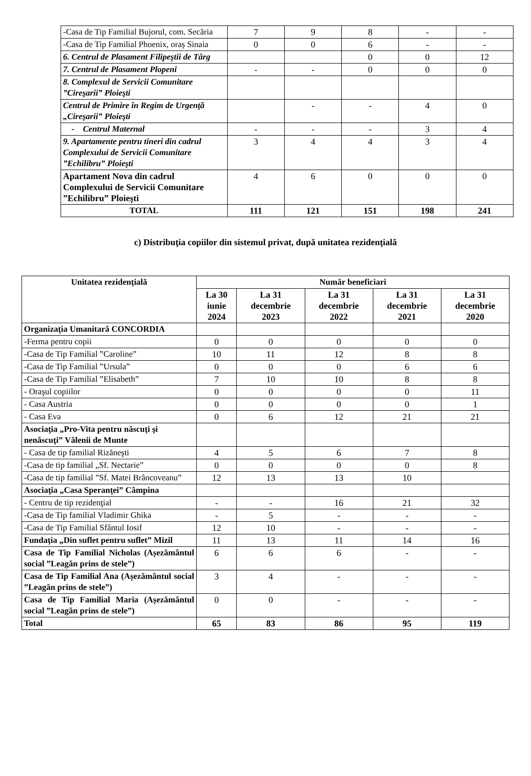| -Casa de Tip Familial Bujorul, com. Secăria | 7 | 9 | 8 | - | - |
| -Casa de Tip Familial Phoenix, oraș Sinaia | 0 | 0 | 6 | - | - |
| 6. Centrul de Plasament Filipeştii de Târg | | | 0 | 0 | 12 |
| 7. Centrul de Plasament Plopeni | - | - | 0 | 0 | 0 |
| 8. Complexul de Servicii Comunitare ”Cireşarii” Ploieşti | | | | | |
| Centrul de Primire în Regim de Urgenţă „Cireşarii” Ploieşti | | - | - | 4 | 0 |
| - Centrul Maternal | - | - | - | 3 | 4 |
| 9. Apartamente pentru tineri din cadrul Complexului de Servicii Comunitare ”Echilibru” Ploieşti | 3 | 4 | 4 | 3 | 4 |
| Apartament Nova din cadrul Complexului de Servicii Comunitare ”Echilibru” Ploieşti | 4 | 6 | 0 | 0 | 0 |
| TOTAL | 111 | 121 | 151 | 198 | 241 |
c) Distribuţia copiilor din sistemul privat, după unitatea rezidenţială
| Unitatea rezidenţială | Număr beneficiari | | | | |
| --- | --- | --- | --- | --- | --- |
| | La 30 iunie 2024 | La 31 decembrie 2023 | La 31 decembrie 2022 | La 31 decembrie 2021 | La 31 decembrie 2020 |
| Organizaţia Umanitară CONCORDIA | | | | | |
| -Ferma pentru copii | 0 | 0 | 0 | 0 | 0 |
| -Casa de Tip Familial ”Caroline” | 10 | 11 | 12 | 8 | 8 |
| -Casa de Tip Familial ”Ursula” | 0 | 0 | 0 | 6 | 6 |
| -Casa de Tip Familial ”Elisabeth” | 7 | 10 | 10 | 8 | 8 |
| - Oraşul copiilor | 0 | 0 | 0 | 0 | 11 |
| - Casa Austria | 0 | 0 | 0 | 0 | 1 |
| - Casa Eva | 0 | 6 | 12 | 21 | 21 |
| Asociaţia „Pro-Vita pentru născuţi şi nenăscuţi” Vălenii de Munte | | | | | |
| - Casa de tip familial Rizăneşti | 4 | 5 | 6 | 7 | 8 |
| -Casa de tip familial „Sf. Nectarie” | 0 | 0 | 0 | 0 | 8 |
| -Casa de tip familial ”Sf. Matei Brâncoveanu” | 12 | 13 | 13 | 10 | |
| Asociaţia „Casa Speranţei” Câmpina | | | | | |
| - Centru de tip rezidenţial | - | - | 16 | 21 | 32 |
| -Casa de Tip familial Vladimir Ghika | - | 5 | - | - | - |
| -Casa de Tip Familial Sfântul Iosif | 12 | 10 | - | - | - |
| Fundaţia „Din suflet pentru suflet” Mizil | 11 | 13 | 11 | 14 | 16 |
| Casa de Tip Familial Nicholas (Așezământul social ”Leagăn prins de stele”) | 6 | 6 | 6 | - | - |
| Casa de Tip Familial Ana (Așezământul social ”Leagăn prins de stele”) | 3 | 4 | - | - | - |
| Casa de Tip Familial Maria (Așezământul social ”Leagăn prins de stele”) | 0 | 0 | - | - | - |
| Total | 65 | 83 | 86 | 95 | 119 |